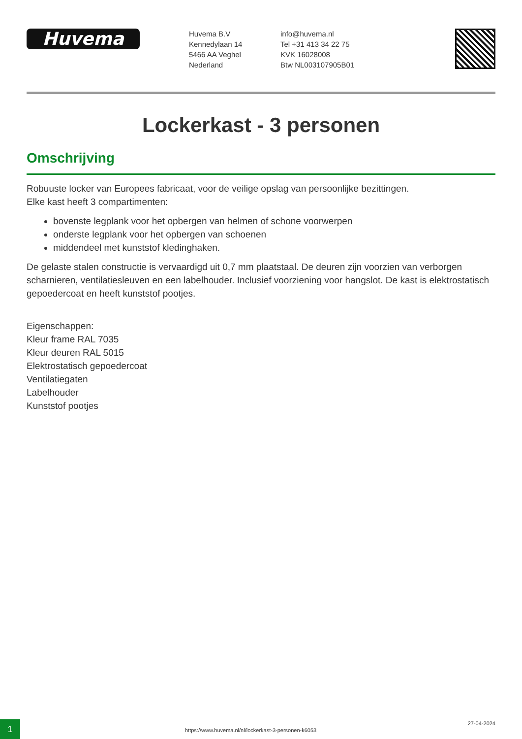Huvema
Huvema B.V
Kennedylaan 14
5466 AA Veghel
Nederland
info@huvema.nl
Tel +31 413 34 22 75
KVK 16028008
Btw NL003107905B01
Lockerkast - 3 personen
Omschrijving
Robuuste locker van Europees fabricaat, voor de veilige opslag van persoonlijke bezittingen.
Elke kast heeft 3 compartimenten:
bovenste legplank voor het opbergen van helmen of schone voorwerpen
onderste legplank voor het opbergen van schoenen
middendeel met kunststof kledinghaken.
De gelaste stalen constructie is vervaardigd uit 0,7 mm plaatstaal. De deuren zijn voorzien van verborgen scharnieren, ventilatiesleuven en een labelhouder. Inclusief voorziening voor hangslot. De kast is elektrostatisch gepoedercoat en heeft kunststof pootjes.
Eigenschappen:
Kleur frame RAL 7035
Kleur deuren RAL 5015
Elektrostatisch gepoedercoat
Ventilatiegaten
Labelhouder
Kunststof pootjes
1
https://www.huvema.nl/nl/lockerkast-3-personen-k6053
27-04-2024